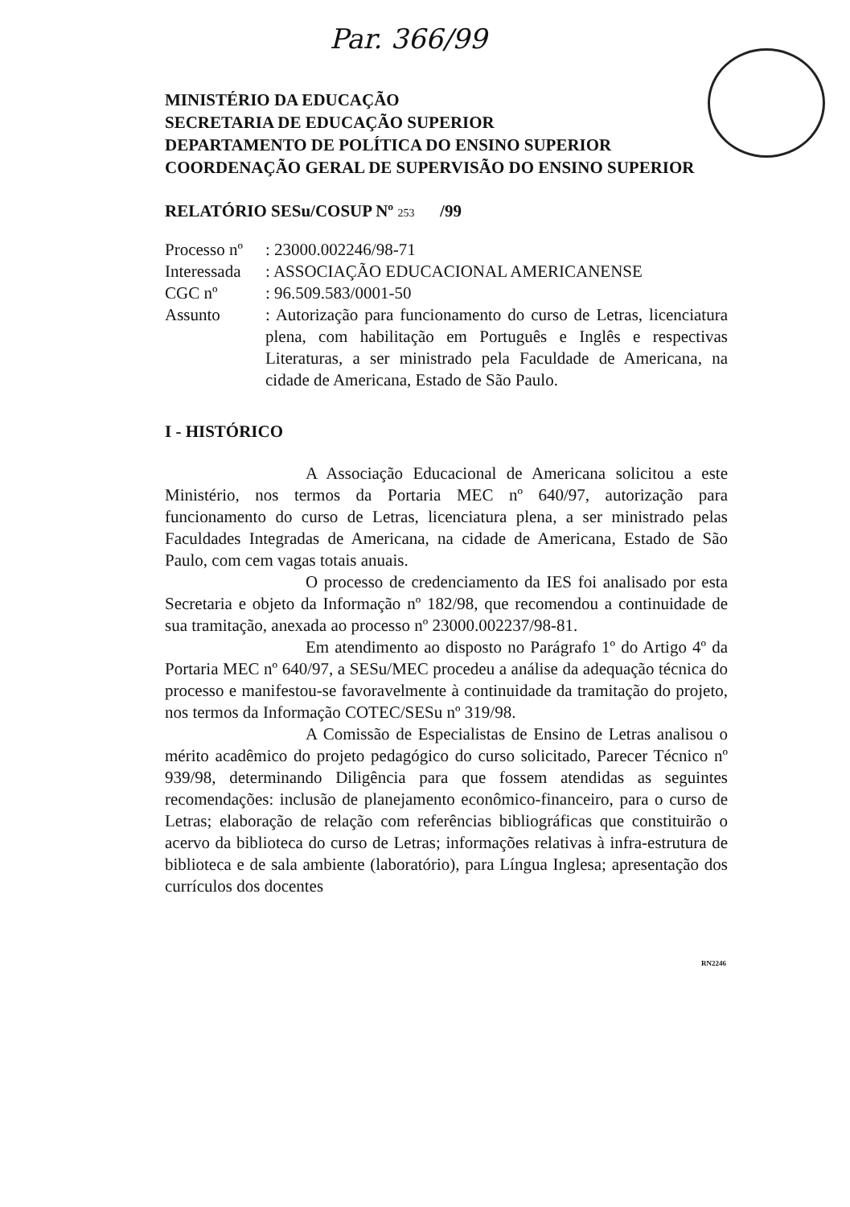Par. 366/99
MINISTÉRIO DA EDUCAÇÃO
SECRETARIA DE EDUCAÇÃO SUPERIOR
DEPARTAMENTO DE POLÍTICA DO ENSINO SUPERIOR
COORDENAÇÃO GERAL DE SUPERVISÃO DO ENSINO SUPERIOR
RELATÓRIO SESu/COSUP Nº 253 /99
| Processo nº | : 23000.002246/98-71 |
| Interessada | : ASSOCIAÇÃO EDUCACIONAL AMERICANENSE |
| CGC nº | : 96.509.583/0001-50 |
| Assunto | : Autorização para funcionamento do curso de Letras, licenciatura plena, com habilitação em Português e Inglês e respectivas Literaturas, a ser ministrado pela Faculdade de Americana, na cidade de Americana, Estado de São Paulo. |
I - HISTÓRICO
A Associação Educacional de Americana solicitou a este Ministério, nos termos da Portaria MEC nº 640/97, autorização para funcionamento do curso de Letras, licenciatura plena, a ser ministrado pelas Faculdades Integradas de Americana, na cidade de Americana, Estado de São Paulo, com cem vagas totais anuais.
O processo de credenciamento da IES foi analisado por esta Secretaria e objeto da Informação nº 182/98, que recomendou a continuidade de sua tramitação, anexada ao processo nº 23000.002237/98-81.
Em atendimento ao disposto no Parágrafo 1º do Artigo 4º da Portaria MEC nº 640/97, a SESu/MEC procedeu a análise da adequação técnica do processo e manifestou-se favoravelmente à continuidade da tramitação do projeto, nos termos da Informação COTEC/SESu nº 319/98.
A Comissão de Especialistas de Ensino de Letras analisou o mérito acadêmico do projeto pedagógico do curso solicitado, Parecer Técnico nº 939/98, determinando Diligência para que fossem atendidas as seguintes recomendações: inclusão de planejamento econômico-financeiro, para o curso de Letras; elaboração de relação com referências bibliográficas que constituirão o acervo da biblioteca do curso de Letras; informações relativas à infra-estrutura de biblioteca e de sala ambiente (laboratório), para Língua Inglesa; apresentação dos currículos dos docentes
RN2246